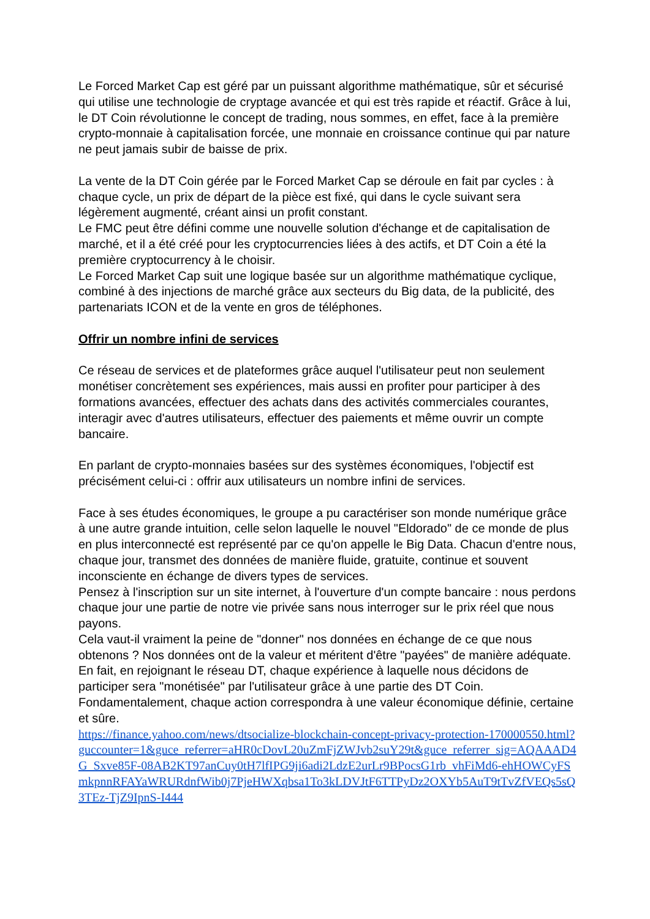Le Forced Market Cap est géré par un puissant algorithme mathématique, sûr et sécurisé qui utilise une technologie de cryptage avancée et qui est très rapide et réactif. Grâce à lui, le DT Coin révolutionne le concept de trading, nous sommes, en effet, face à la première crypto-monnaie à capitalisation forcée, une monnaie en croissance continue qui par nature ne peut jamais subir de baisse de prix.
La vente de la DT Coin gérée par le Forced Market Cap se déroule en fait par cycles : à chaque cycle, un prix de départ de la pièce est fixé, qui dans le cycle suivant sera légèrement augmenté, créant ainsi un profit constant.
Le FMC peut être défini comme une nouvelle solution d'échange et de capitalisation de marché, et il a été créé pour les cryptocurrencies liées à des actifs, et DT Coin a été la première cryptocurrency à le choisir.
Le Forced Market Cap suit une logique basée sur un algorithme mathématique cyclique, combiné à des injections de marché grâce aux secteurs du Big data, de la publicité, des partenariats ICON et de la vente en gros de téléphones.
Offrir un nombre infini de services
Ce réseau de services et de plateformes grâce auquel l'utilisateur peut non seulement monétiser concrètement ses expériences, mais aussi en profiter pour participer à des formations avancées, effectuer des achats dans des activités commerciales courantes, interagir avec d'autres utilisateurs, effectuer des paiements et même ouvrir un compte bancaire.
En parlant de crypto-monnaies basées sur des systèmes économiques, l'objectif est précisément celui-ci : offrir aux utilisateurs un nombre infini de services.
Face à ses études économiques, le groupe a pu caractériser son monde numérique grâce à une autre grande intuition, celle selon laquelle le nouvel "Eldorado" de ce monde de plus en plus interconnecté est représenté par ce qu'on appelle le Big Data. Chacun d'entre nous, chaque jour, transmet des données de manière fluide, gratuite, continue et souvent inconsciente en échange de divers types de services.
Pensez à l'inscription sur un site internet, à l'ouverture d'un compte bancaire : nous perdons chaque jour une partie de notre vie privée sans nous interroger sur le prix réel que nous payons.
Cela vaut-il vraiment la peine de "donner" nos données en échange de ce que nous obtenons ? Nos données ont de la valeur et méritent d'être "payées" de manière adéquate.
En fait, en rejoignant le réseau DT, chaque expérience à laquelle nous décidons de participer sera "monétisée" par l'utilisateur grâce à une partie des DT Coin. Fondamentalement, chaque action correspondra à une valeur économique définie, certaine et sûre.
https://finance.yahoo.com/news/dtsocialize-blockchain-concept-privacy-protection-170000550.html?guccounter=1&guce_referrer=aHR0cDovL20uZmFjZWJvb2suY29t&guce_referrer_sig=AQAAAD4G_Sxve85F-08AB2KT97anCuy0tH7lfIPG9ji6adi2LdzE2urLr9BPocsG1rb_vhFiMd6-ehHOWCyFSmkpnnRFAYaWRURdnfWib0j7PjeHWXqbsa1To3kLDVJtF6TTPyDz2OXYb5AuT9tTvZfVEQs5sQ3TEz-TjZ9IpnS-I444